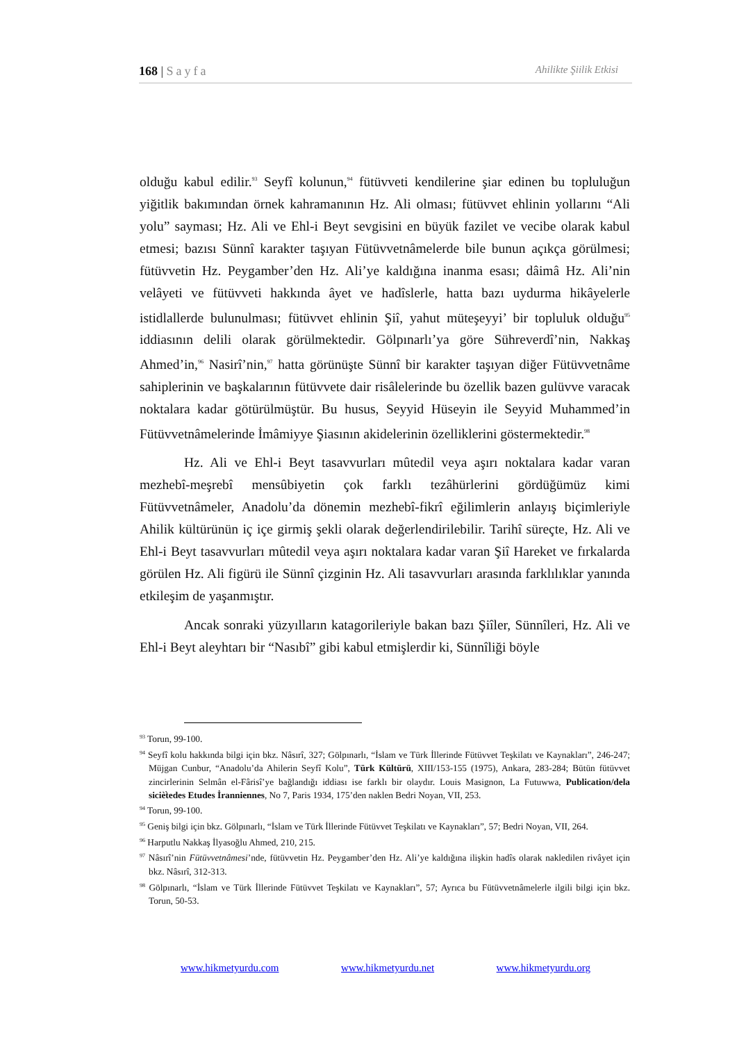168 | Sayfa Ahilikte Şiilik Etkisi
olduğu kabul edilir.<sup>93</sup> Seyfî kolunun,<sup>94</sup> fütüvveti kendilerine şiar edinen bu topluluğun yiğitlik bakımından örnek kahramanının Hz. Ali olması; fütüvvet ehlinin yollarını “Ali yolu” sayması; Hz. Ali ve Ehl-i Beyt sevgisini en büyük fazilet ve vecibe olarak kabul etmesi; bazısı Sünnî karakter taşıyan Fütüvvetnâmelerde bile bunun açıkça görülmesi; fütüvvetin Hz. Peygamber’den Hz. Ali’ye kaldığına inanma esası; dâimâ Hz. Ali’nin velâyeti ve fütüvveti hakkında âyet ve hadîslerle, hatta bazı uydurma hikâyelerle istidlallerde bulunulması; fütüvvet ehlinin Şiî, yahut müteşeyyi’ bir topluluk olduğu<sup>95</sup> iddiasının delili olarak görülmektedir. Gölpınarlı’ya göre Sühreverdî’nin, Nakkaş Ahmed’in,<sup>96</sup> Nasirî’nin,<sup>97</sup> hatta görünüşte Sünnî bir karakter taşıyan diğer Fütüvvetnâme sahiplerinin ve başkalarının fütüvvete dair risâlelerinde bu özellik bazen gulüvve varacak noktalara kadar götürülmüştür. Bu husus, Seyyid Hüseyin ile Seyyid Muhammed’in Fütüvvetnâmelerinde İmâmiyye Şiasının akidelerinin özelliklerini göstermektedir.<sup>98</sup>
Hz. Ali ve Ehl-i Beyt tasavvurları mûtedil veya aşırı noktalara kadar varan mezhebî-meşrebî mensûbiyetin çok farklı tezâhürlerini gördüğümüz kimi Fütüvvetnâmeler, Anadolu’da dönemin mezhebî-fikrî eğilimlerin anlayış biçimleriyle Ahilik kültürünün iç içe girmiş şekli olarak değerlendirilebilir. Tarihî süreçte, Hz. Ali ve Ehl-i Beyt tasavvurları mûtedil veya aşırı noktalara kadar varan Şiî Hareket ve fırkalarda görülen Hz. Ali figürü ile Sünnî çizginin Hz. Ali tasavvurları arasında farklılıklar yanında etkileşim de yaşanmıştır.
Ancak sonraki yüzyılların katagorileriyle bakan bazı Şiîler, Sünnîleri, Hz. Ali ve Ehl-i Beyt aleyhtarı bir “Nasıbî” gibi kabul etmişlerdir ki, Sünnîliği böyle
<sup>93</sup> Torun, 99-100.
<sup>94</sup> Seyfî kolu hakkında bilgi için bkz. Nâsırî, 327; Gölpınarlı, “İslam ve Türk İllerinde Fütüvvet Teşkilatı ve Kaynakları”, 246-247; Müjgan Cunbur, “Anadolu’da Ahilerin Seyfî Kolu”, Türk Kültürü, XIII/153-155 (1975), Ankara, 283-284; Bütün fütüvvet zincirlerinin Selmân el-Fârisî’ye bağlandığı iddiası ise farklı bir olaydır. Louis Masignon, La Futuwwa, Publication/dela sicièt̀edes Etudes İranniennes, No 7, Paris 1934, 175’den naklen Bedri Noyan, VII, 253.
<sup>94</sup> Torun, 99-100.
<sup>95</sup> Geniş bilgi için bkz. Gölpınarlı, “İslam ve Türk İllerinde Fütüvvet Teşkilatı ve Kaynakları”, 57; Bedri Noyan, VII, 264.
<sup>96</sup> Harputlu Nakkaş İlyasoğlu Ahmed, 210, 215.
<sup>97</sup> Nâsırî’nin Fütüvvetnâmesi’nde, fütüvvetin Hz. Peygamber’den Hz. Ali’ye kaldığına ilişkin hadîs olarak nakledilen rivâyet için bkz. Nâsırî, 312-313.
<sup>98</sup> Gölpınarlı, “İslam ve Türk İllerinde Fütüvvet Teşkilatı ve Kaynakları”, 57; Ayrıca bu Fütüvvetnâmelerle ilgili bilgi için bkz. Torun, 50-53.
www.hikmetyurdu.com www.hikmetyurdu.net www.hikmetyurdu.org